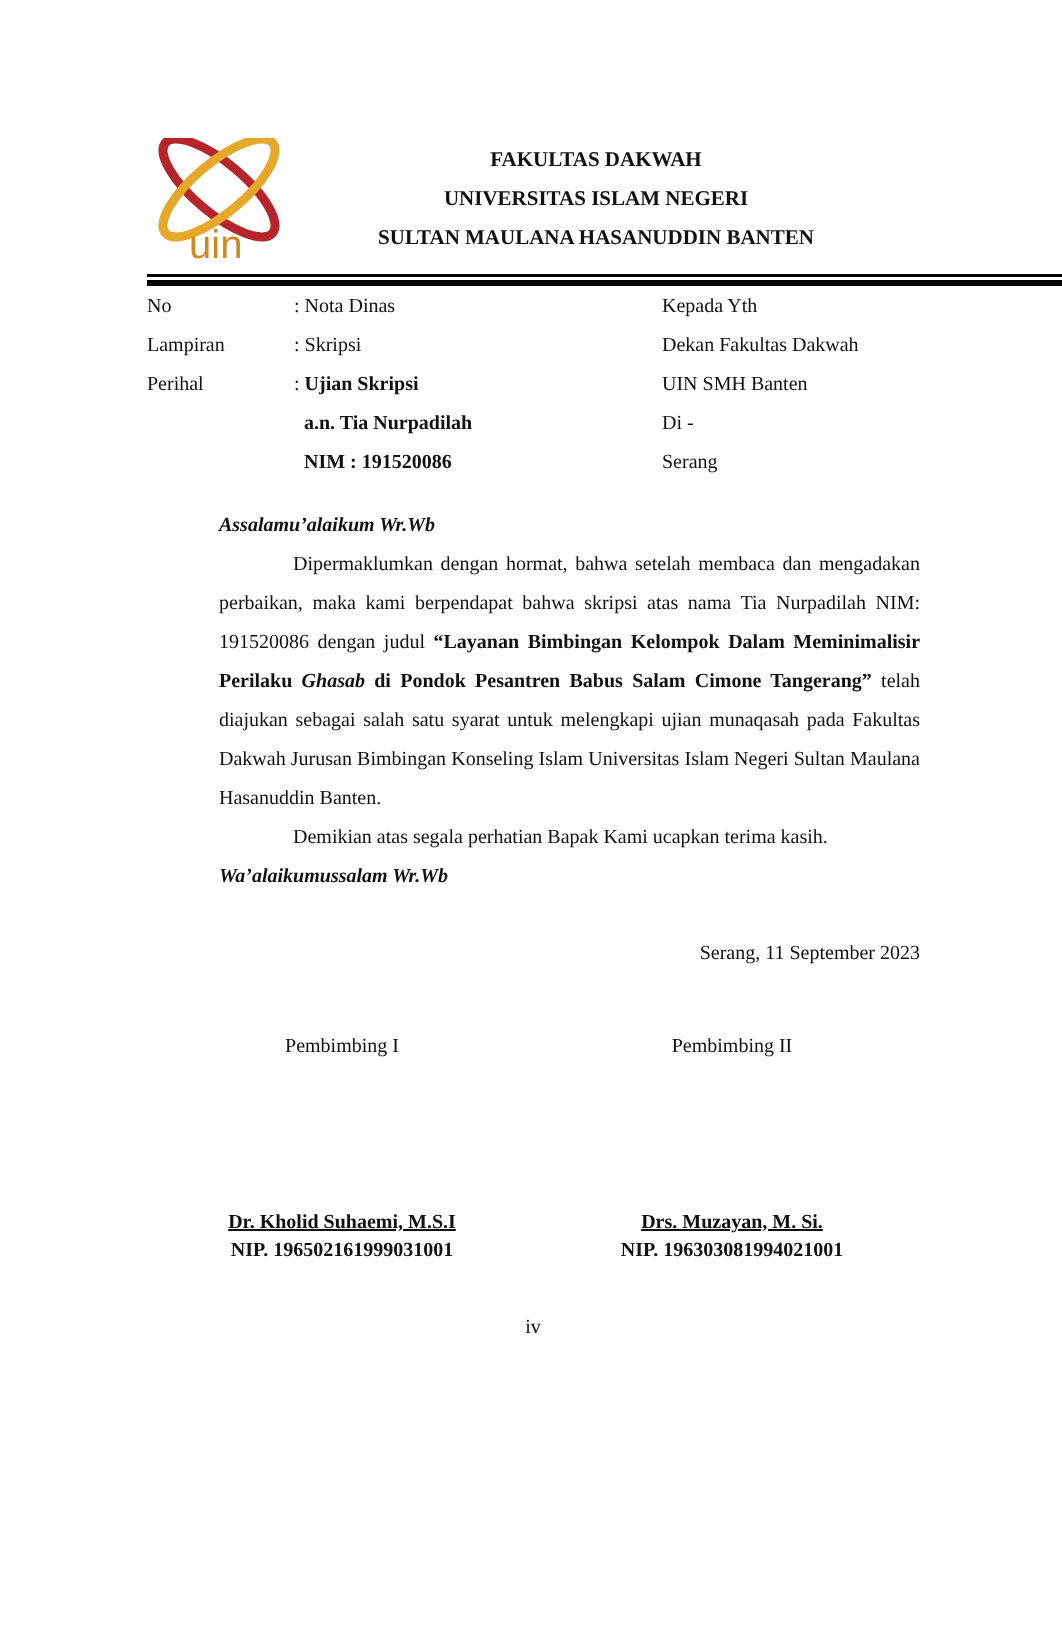uin
FAKULTAS DAKWAH
UNIVERSITAS ISLAM NEGERI
SULTAN MAULANA HASANUDDIN BANTEN
No
Lampiran
Perihal
: Nota Dinas
: Skripsi
: Ujian Skripsi
a.n. Tia Nurpadilah
NIM : 191520086
Kepada Yth
Dekan Fakultas Dakwah
UIN SMH Banten
Di -
Serang
Assalamu’alaikum Wr.Wb
Dipermaklumkan dengan hormat, bahwa setelah membaca dan mengadakan perbaikan, maka kami berpendapat bahwa skripsi atas nama Tia Nurpadilah NIM: 191520086 dengan judul “Layanan Bimbingan Kelompok Dalam Meminimalisir Perilaku Ghasab di Pondok Pesantren Babus Salam Cimone Tangerang” telah diajukan sebagai salah satu syarat untuk melengkapi ujian munaqasah pada Fakultas Dakwah Jurusan Bimbingan Konseling Islam Universitas Islam Negeri Sultan Maulana Hasanuddin Banten.
Demikian atas segala perhatian Bapak Kami ucapkan terima kasih.
Wa’alaikumussalam Wr.Wb
Serang, 11 September 2023
Pembimbing I Pembimbing II
Dr. Kholid Suhaemi, M.S.I
NIP. 196502161999031001
Drs. Muzayan, M. Si.
NIP. 196303081994021001
iv